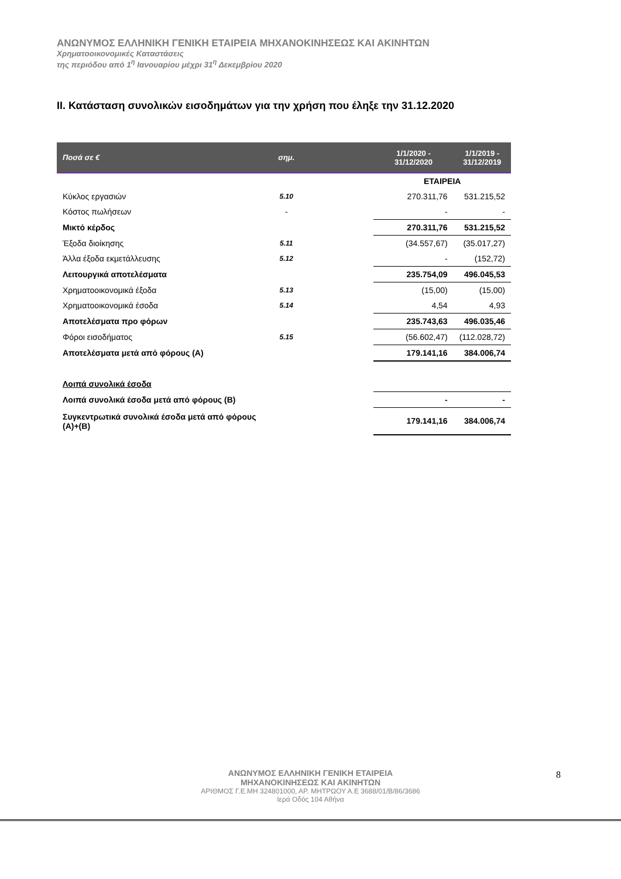ΑΝΩΝΥΜΟΣ ΕΛΛΗΝΙΚΗ ΓΕΝΙΚΗ ΕΤΑΙΡΕΙΑ ΜΗΧΑΝΟΚΙΝΗΣΕΩΣ ΚΑΙ ΑΚΙΝΗΤΩΝ
Χρηματοοικονομικές Καταστάσεις
της περιόδου από 1<sup>η</sup> Ιανουαρίου μέχρι 31<sup>η</sup> Δεκεμβρίου 2020
II. Κατάσταση συνολικών εισοδημάτων για την χρήση που έληξε την 31.12.2020
| Ποσά σε € | σημ. | | 1/1/2020 - 31/12/2020 | 1/1/2019 - 31/12/2019 |
| --- | --- | --- | --- | --- |
| | | | ΕΤΑΙΡΕΙΑ | |
| Κύκλος εργασιών | 5.10 | | 270.311,76 | 531.215,52 |
| Κόστος πωλήσεων | - | | - | - |
| Μικτό κέρδος | | | 270.311,76 | 531.215,52 |
| Έξοδα διοίκησης | 5.11 | | (34.557,67) | (35.017,27) |
| Άλλα έξοδα εκμετάλλευσης | 5.12 | | - | (152,72) |
| Λειτουργικά αποτελέσματα | | | 235.754,09 | 496.045,53 |
| Χρηματοοικονομικά έξοδα | 5.13 | | (15,00) | (15,00) |
| Χρηματοοικονομικά έσοδα | 5.14 | | 4,54 | 4,93 |
| Αποτελέσματα προ φόρων | | | 235.743,63 | 496.035,46 |
| Φόροι εισοδήματος | 5.15 | | (56.602,47) | (112.028,72) |
| Αποτελέσματα μετά από φόρους (Α) | | | 179.141,16 | 384.006,74 |
| Λοιπά συνολικά έσοδα | | | | |
| Λοιπά συνολικά έσοδα μετά από φόρους (Β) | | | - | - |
| Συγκεντρωτικά συνολικά έσοδα μετά από φόρους (Α)+(Β) | | | 179.141,16 | 384.006,74 |
ΑΝΩΝΥΜΟΣ ΕΛΛΗΝΙΚΗ ΓΕΝΙΚΗ ΕΤΑΙΡΕΙΑ
ΜΗΧΑΝΟΚΙΝΗΣΕΩΣ ΚΑΙ ΑΚΙΝΗΤΩΝ
ΑΡΙΘΜΟΣ Γ.Ε.ΜΗ 324801000, ΑΡ. ΜΗΤΡΩΟΥ Α.Ε 3688/01/Β/86/3686
Ιερά Οδός 104 Αθήνα
8